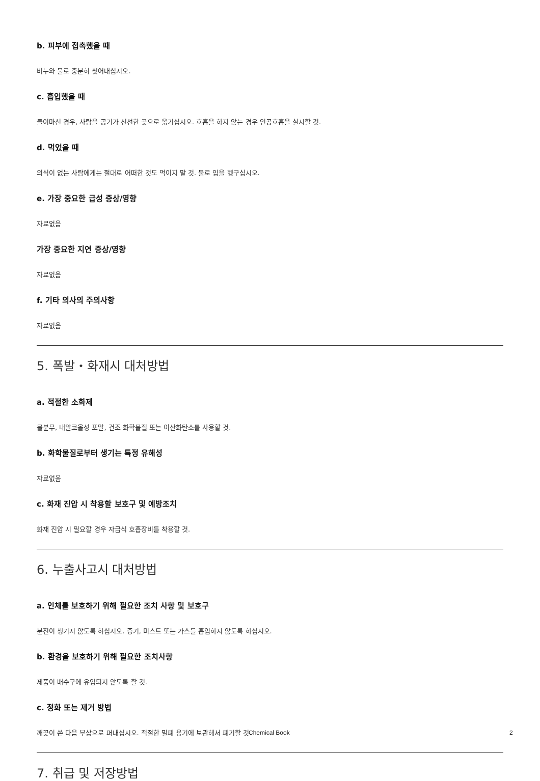b. 피부에 접촉했을 때
비누와 물로 충분히 씻어내십시오.
c. 흡입했을 때
들이마신 경우, 사람을 공기가 신선한 곳으로 옮기십시오. 호흡을 하지 않는 경우 인공호흡을 실시할 것.
d. 먹었을 때
의식이 없는 사람에게는 절대로 어떠한 것도 먹이지 말 것. 물로 입을 헹구십시오.
e. 가장 중요한 급성 증상/영향
자료없음
가장 중요한 지연 증상/영향
자료없음
f. 기타 의사의 주의사항
자료없음
5. 폭발・화재시 대처방법
a. 적절한 소화제
물분무, 내알코올성 포말, 건조 화학물질 또는 이산화탄소를 사용할 것.
b. 화학물질로부터 생기는 특정 유해성
자료없음
c. 화재 진압 시 착용할 보호구 및 예방조치
화재 진압 시 필요할 경우 자급식 호흡장비를 착용할 것.
6. 누출사고시 대처방법
a. 인체를 보호하기 위해 필요한 조치 사항 및 보호구
분진이 생기지 않도록 하십시오. 증기, 미스트 또는 가스를 흡입하지 않도록 하십시오.
b. 환경을 보호하기 위해 필요한 조치사항
제품이 배수구에 유입되지 않도록 할 것.
c. 정화 또는 제거 방법
깨끗이 쓴 다음 부삽으로 퍼내십시오. 적절한 밀폐 용기에 보관해서 폐기할 것.
7. 취급 및 저장방법
Chemical Book 2